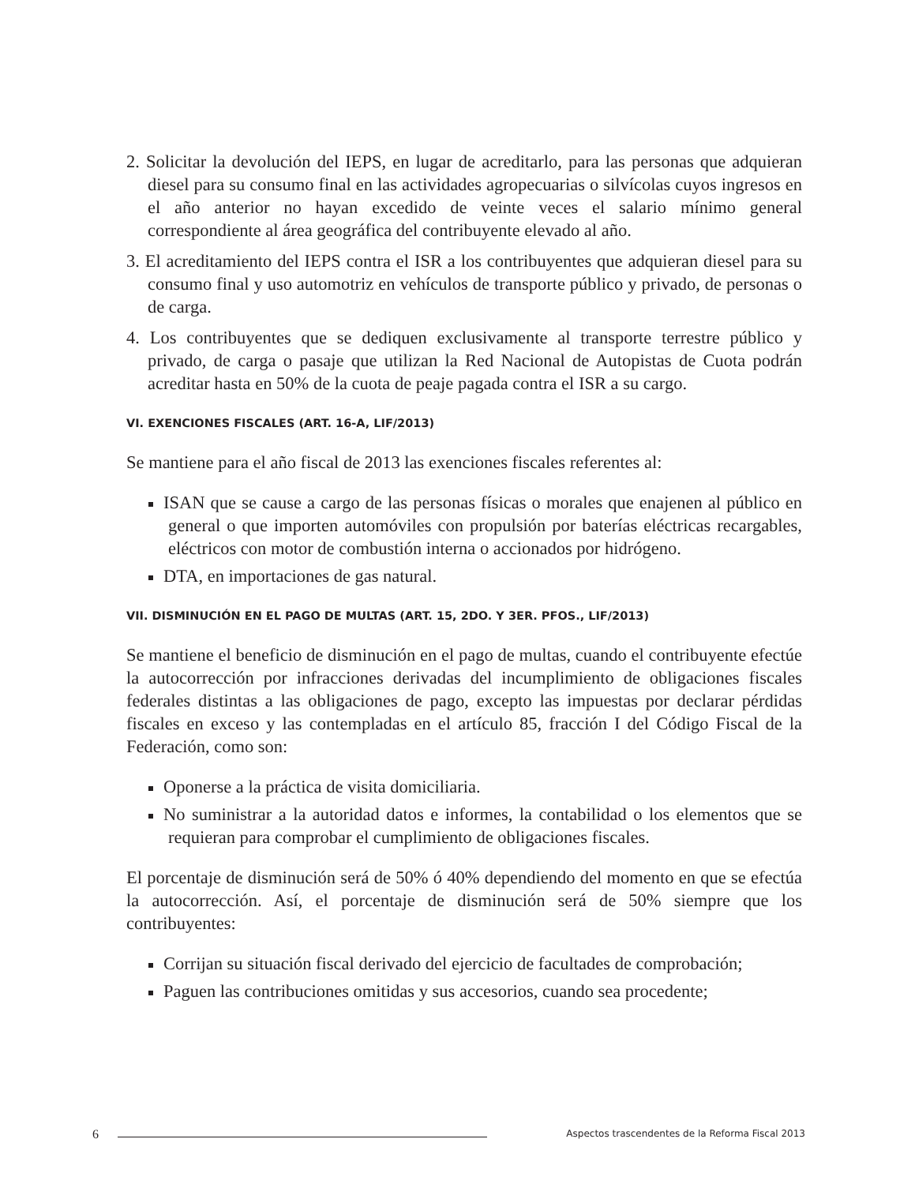2. Solicitar la devolución del IEPS, en lugar de acreditarlo, para las personas que adquieran diesel para su consumo final en las actividades agropecuarias o silvícolas cuyos ingresos en el año anterior no hayan excedido de veinte veces el salario mínimo general correspondiente al área geográfica del contribuyente elevado al año.
3. El acreditamiento del IEPS contra el ISR a los contribuyentes que adquieran diesel para su consumo final y uso automotriz en vehículos de transporte público y privado, de personas o de carga.
4. Los contribuyentes que se dediquen exclusivamente al transporte terrestre público y privado, de carga o pasaje que utilizan la Red Nacional de Autopistas de Cuota podrán acreditar hasta en 50% de la cuota de peaje pagada contra el ISR a su cargo.
VI. EXENCIONES FISCALES (ART. 16-A, LIF/2013)
Se mantiene para el año fiscal de 2013 las exenciones fiscales referentes al:
ISAN que se cause a cargo de las personas físicas o morales que enajenen al público en general o que importen automóviles con propulsión por baterías eléctricas recargables, eléctricos con motor de combustión interna o accionados por hidrógeno.
DTA, en importaciones de gas natural.
VII. DISMINUCIÓN EN EL PAGO DE MULTAS (ART. 15, 2DO. Y 3ER. PFOS., LIF/2013)
Se mantiene el beneficio de disminución en el pago de multas, cuando el contribuyente efectúe la autocorrección por infracciones derivadas del incumplimiento de obligaciones fiscales federales distintas a las obligaciones de pago, excepto las impuestas por declarar pérdidas fiscales en exceso y las contempladas en el artículo 85, fracción I del Código Fiscal de la Federación, como son:
Oponerse a la práctica de visita domiciliaria.
No suministrar a la autoridad datos e informes, la contabilidad o los elementos que se requieran para comprobar el cumplimiento de obligaciones fiscales.
El porcentaje de disminución será de 50% ó 40% dependiendo del momento en que se efectúa la autocorrección. Así, el porcentaje de disminución será de 50% siempre que los contribuyentes:
Corrijan su situación fiscal derivado del ejercicio de facultades de comprobación;
Paguen las contribuciones omitidas y sus accesorios, cuando sea procedente;
6
Aspectos trascendentes de la Reforma Fiscal 2013